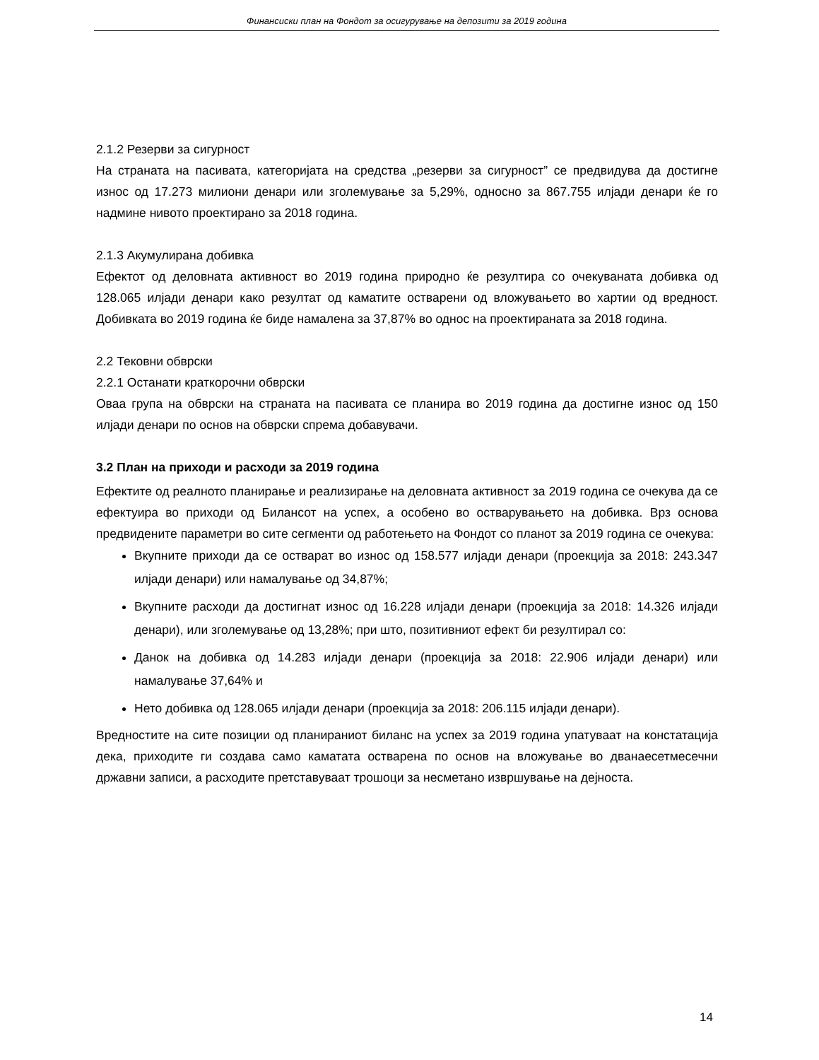Финансиски план на Фондот за осигурување на депозити за 2019 година
2.1.2 Резерви за сигурност
На страната на пасивата, категоријата на средства „резерви за сигурност” се предвидува да достигне износ од 17.273 милиони денари или зголемување за 5,29%, односно за 867.755 илјади денари ќе го надмине нивото проектирано за 2018 година.
2.1.3 Акумулирана добивка
Ефектот од деловната активност во 2019 година природно ќе резултира со очекуваната добивка од 128.065 илјади денари како резултат од каматите остварени од вложувањето во хартии од вредност. Добивката во 2019 година ќе биде намалена за 37,87% во однос на проектираната за 2018 година.
2.2 Тековни обврски
2.2.1 Останати краткорочни обврски
Оваа група на обврски на страната на пасивата се планира во 2019 година да достигне износ од 150 илјади денари по основ на обврски спрема добавувачи.
3.2 План на приходи и расходи за 2019 година
Ефектите од реалното планирање и реализирање на деловната активност за 2019 година се очекува да се ефектуира во приходи од Билансот на успех, а особено во остварувањето на добивка. Врз основа предвидените параметри во сите сегменти од работењето на Фондот со планот за 2019 година се очекува:
Вкупните приходи да се остварат во износ од 158.577 илјади денари (проекција за 2018: 243.347 илјади денари) или намалување од 34,87%;
Вкупните расходи да достигнат износ од 16.228 илјади денари (проекција за 2018: 14.326 илјади денари), или зголемување од 13,28%; при што, позитивниот ефект би резултирал со:
Данок на добивка од 14.283 илјади денари (проекција за 2018: 22.906 илјади денари) или намалување 37,64% и
Нето добивка од 128.065 илјади денари (проекција за 2018: 206.115 илјади денари).
Вредностите на сите позиции од планираниот биланс на успех за 2019 година упатуваат на констатација дека, приходите ги создава само каматата остварена по основ на вложување во дванаесетмесечни државни записи, а расходите претставуваат трошоци за несметано извршување на дејноста.
14